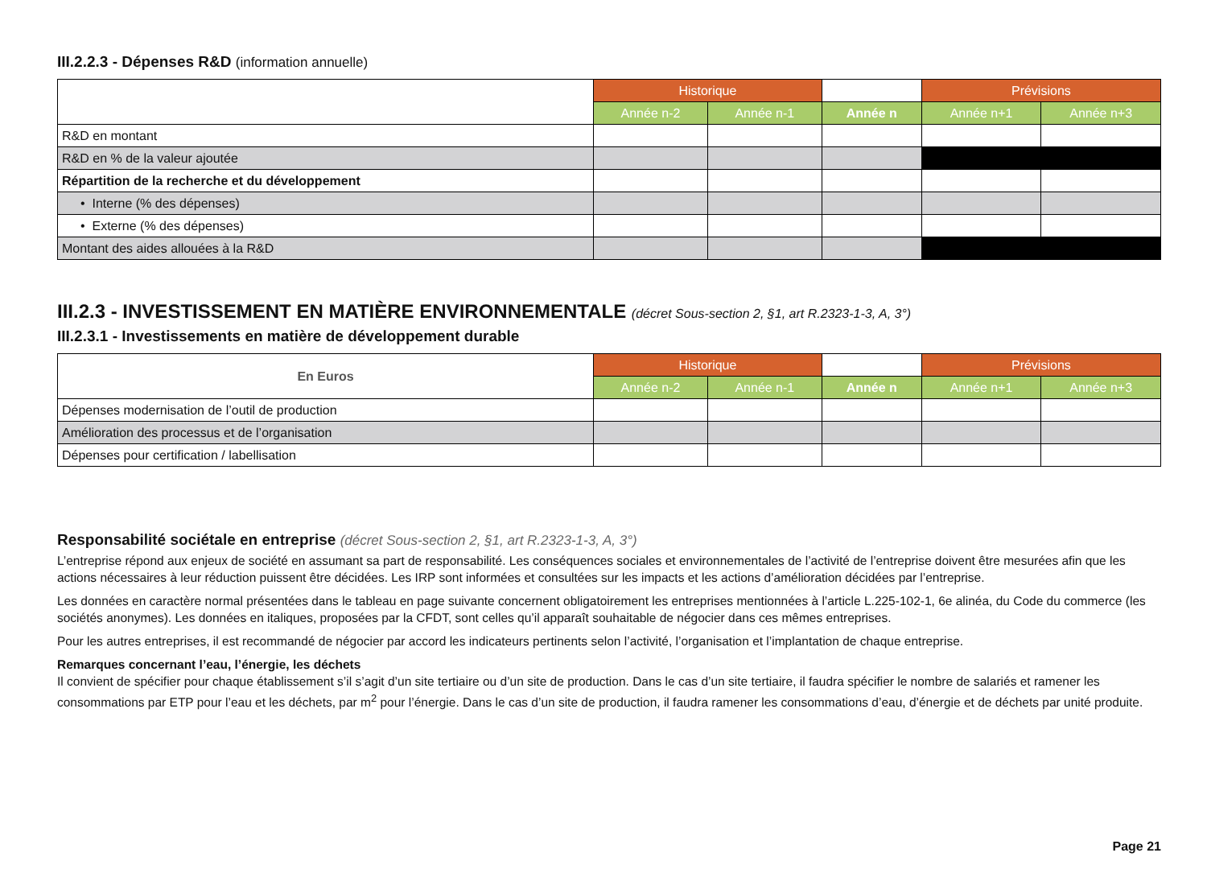III.2.2.3 - Dépenses R&D (information annuelle)
| | Historique | | | Prévisions | |
| | Année n-2 | Année n-1 | Année n | Année n+1 | Année n+3 |
| R&D en montant | | | | | |
| R&D en % de la valeur ajoutée | | | | | |
| Répartition de la recherche et du développement | | | | | |
| • Interne (% des dépenses) | | | | | |
| • Externe (% des dépenses) | | | | | |
| Montant des aides allouées à la R&D | | | | | |
III.2.3 - INVESTISSEMENT EN MATIÈRE ENVIRONNEMENTALE (décret Sous-section 2, §1, art R.2323-1-3, A, 3°)
III.2.3.1 - Investissements en matière de développement durable
| En Euros | Historique | | | Prévisions | |
| | Année n-2 | Année n-1 | Année n | Année n+1 | Année n+3 |
| Dépenses modernisation de l’outil de production | | | | | |
| Amélioration des processus et de l’organisation | | | | | |
| Dépenses pour certification / labellisation | | | | | |
Responsabilité sociétale en entreprise (décret Sous-section 2, §1, art R.2323-1-3, A, 3°)
L’entreprise répond aux enjeux de société en assumant sa part de responsabilité. Les conséquences sociales et environnementales de l’activité de l’entreprise doivent être mesurées afin que les actions nécessaires à leur réduction puissent être décidées. Les IRP sont informées et consultées sur les impacts et les actions d’amélioration décidées par l’entreprise.
Les données en caractère normal présentées dans le tableau en page suivante concernent obligatoirement les entreprises mentionnées à l’article L.225-102-1, 6e alinéa, du Code du commerce (les sociétés anonymes). Les données en italiques, proposées par la CFDT, sont celles qu’il apparaît souhaitable de négocier dans ces mêmes entreprises.
Pour les autres entreprises, il est recommandé de négocier par accord les indicateurs pertinents selon l’activité, l’organisation et l’implantation de chaque entreprise.
Remarques concernant l’eau, l’énergie, les déchets
Il convient de spécifier pour chaque établissement s’il s’agit d’un site tertiaire ou d’un site de production. Dans le cas d’un site tertiaire, il faudra spécifier le nombre de salariés et ramener les consommations par ETP pour l’eau et les déchets, par m<sup>2</sup> pour l’énergie. Dans le cas d’un site de production, il faudra ramener les consommations d’eau, d’énergie et de déchets par unité produite.
Page 21